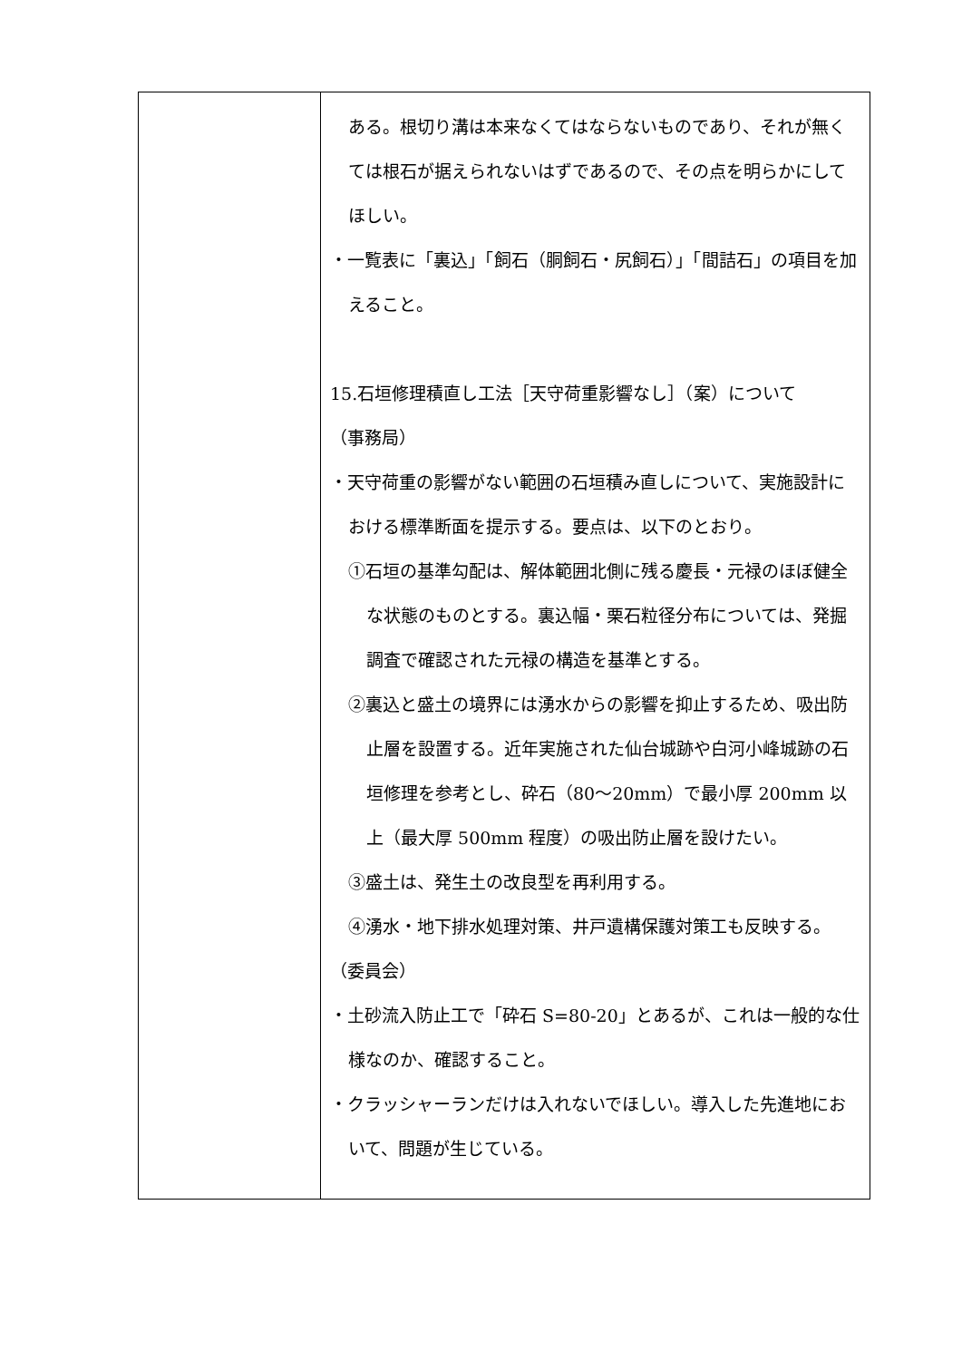| | ある。根切り溝は本来なくてはならないものであり、それが無くては根石が据えられないはずであるので、その点を明らかにしてほしい。 ・一覧表に「裏込」「飼石（胴飼石・尻飼石）」「間詰石」の項目を加えること。 15.石垣修理積直し工法［天守荷重影響なし］（案）について （事務局） ・天守荷重の影響がない範囲の石垣積み直しについて、実施設計における標準断面を提示する。要点は、以下のとおり。 ①石垣の基準勾配は、解体範囲北側に残る慶長・元禄のほぼ健全な状態のものとする。裏込幅・栗石粒径分布については、発掘調査で確認された元禄の構造を基準とする。 ②裏込と盛土の境界には湧水からの影響を抑止するため、吸出防止層を設置する。近年実施された仙台城跡や白河小峰城跡の石垣修理を参考とし、砕石（80～20mm）で最小厚 200mm 以上（最大厚 500mm 程度）の吸出防止層を設けたい。 ③盛土は、発生土の改良型を再利用する。 ④湧水・地下排水処理対策、井戸遺構保護対策工も反映する。 （委員会） ・土砂流入防止工で「砕石 S=80-20」とあるが、これは一般的な仕様なのか、確認すること。 ・クラッシャーランだけは入れないでほしい。導入した先進地において、問題が生じている。 |